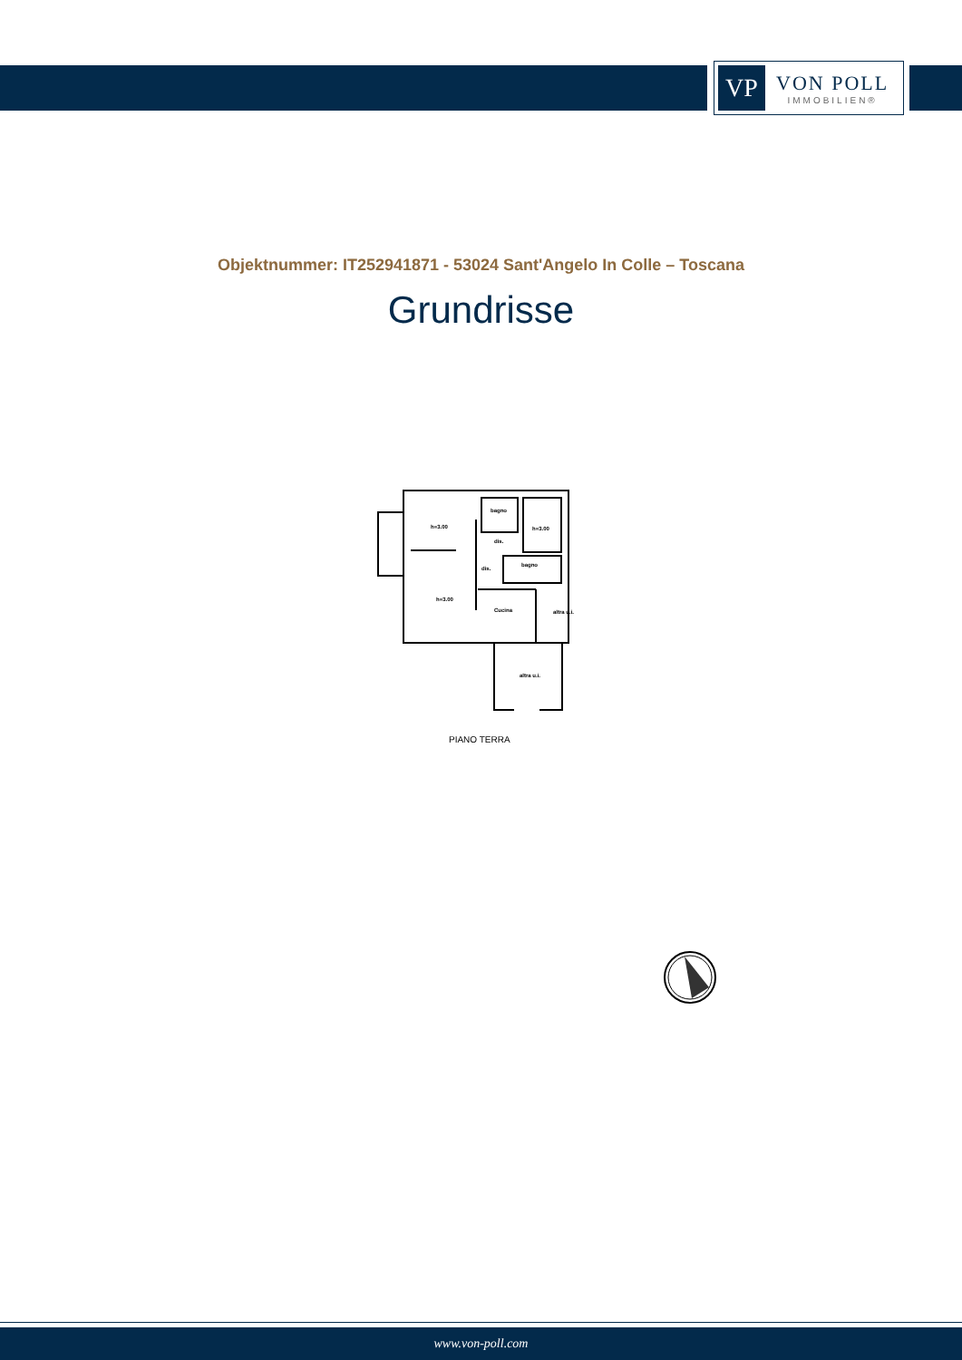VP
VON POLL
IMMOBILIEN®
Objektnummer: IT252941871 - 53024 Sant'Angelo In Colle – Toscana
Grundrisse
h=3.00
bagno
h=3.00
dis.
dis.
bagno
h=3.00
Cucina
altra u.i.
altra u.i.
PIANO TERRA
www.von-poll.com